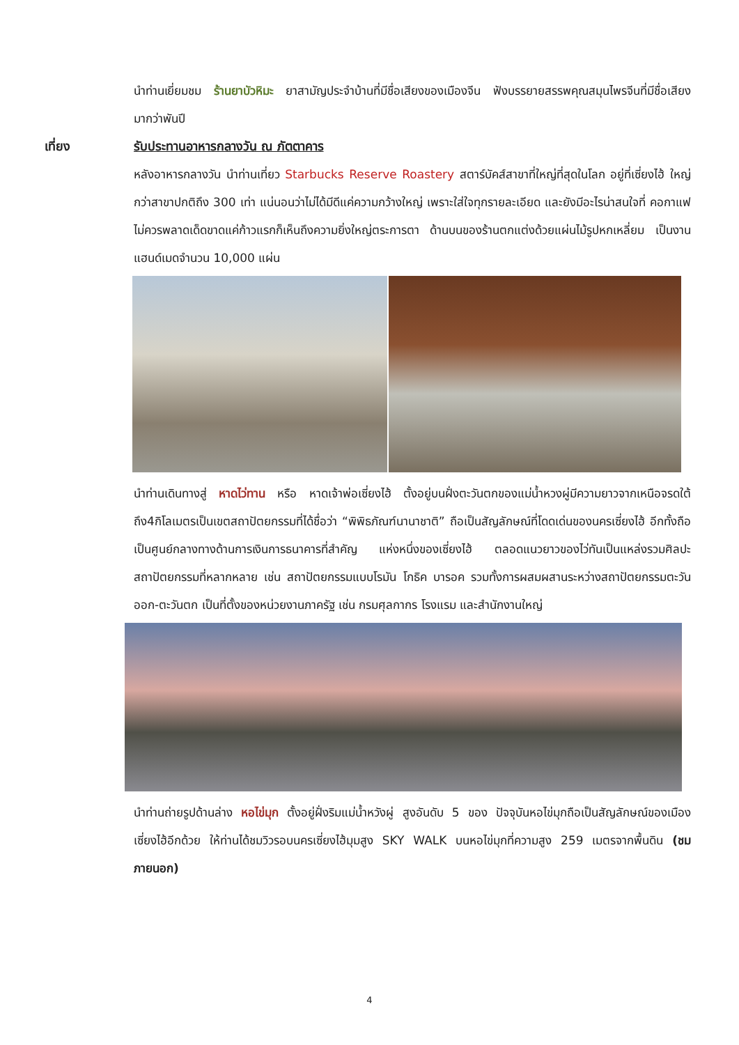นำท่านเยี่ยมชม ร้านยาบัวหิมะ ยาสามัญประจำบ้านที่มีชื่อเสียงของเมืองจีน ฟังบรรยายสรรพคุณสมุนไพรจีนที่มีชื่อเสียงมากว่าพันปี
เที่ยง รับประทานอาหารกลางวัน ณ ภัตตาคาร
หลังอาหารกลางวัน นำท่านเที่ยว Starbucks Reserve Roastery สตาร์บัคส์สาขาที่ใหญ่ที่สุดในโลก อยู่ที่เซี่ยงไฮ้ ใหญ่กว่าสาขาปกติถึง 300 เท่า แน่นอนว่าไม่ได้มีดีแค่ความกว้างใหญ่ เพราะใส่ใจทุกรายละเอียด และยังมีอะไรน่าสนใจที่ คอกาแฟไม่ควรพลาดเด็ดขาดแค่ก้าวแรกก็เห็นถึงความยิ่งใหญ่ตระการตา ด้านบนของร้านตกแต่งด้วยแผ่นไม้รูปหกเหลี่ยม เป็นงานแฮนด์เมดจำนวน 10,000 แผ่น
นำท่านเดินทางสู่ หาดไว่ทาน หรือ หาดเจ้าพ่อเซี่ยงไฮ้ ตั้งอยู่บนฝั่งตะวันตกของแม่น้ำหวงผู่มีความยาวจากเหนือจรดใต้ถึง4กิโลเมตรเป็นเขตสถาปัตยกรรมที่ได้ชื่อว่า “พิพิธภัณฑ์นานาชาติ” ถือเป็นสัญลักษณ์ที่โดดเด่นของนครเซี่ยงไฮ้ อีกทั้งถือเป็นศูนย์กลางทางด้านการเงินการธนาคารที่สำคัญ แห่งหนึ่งของเซี่ยงไฮ้ ตลอดแนวยาวของไว่ทันเป็นแหล่งรวมศิลปะสถาปัตยกรรมที่หลากหลาย เช่น สถาปัตยกรรมแบบโรมัน โกธิค บารอค รวมทั้งการผสมผสานระหว่างสถาปัตยกรรมตะวันออก-ตะวันตก เป็นที่ตั้งของหน่วยงานภาครัฐ เช่น กรมศุลกากร โรงแรม และสำนักงานใหญ่
นำท่านถ่ายรูปด้านล่าง หอไข่มุก ตั้งอยู่ฝั่งริมแม่น้ำหวังผู่ สูงอันดับ 5 ของ ปัจจุบันหอไข่มุกถือเป็นสัญลักษณ์ของเมืองเซี่ยงไฮ้อีกด้วย ให้ท่านได้ชมวิวรอบนครเซี่ยงไฮ้มุมสูง SKY WALK บนหอไข่มุกที่ความสูง 259 เมตรจากพื้นดิน (ชมภายนอก)
4